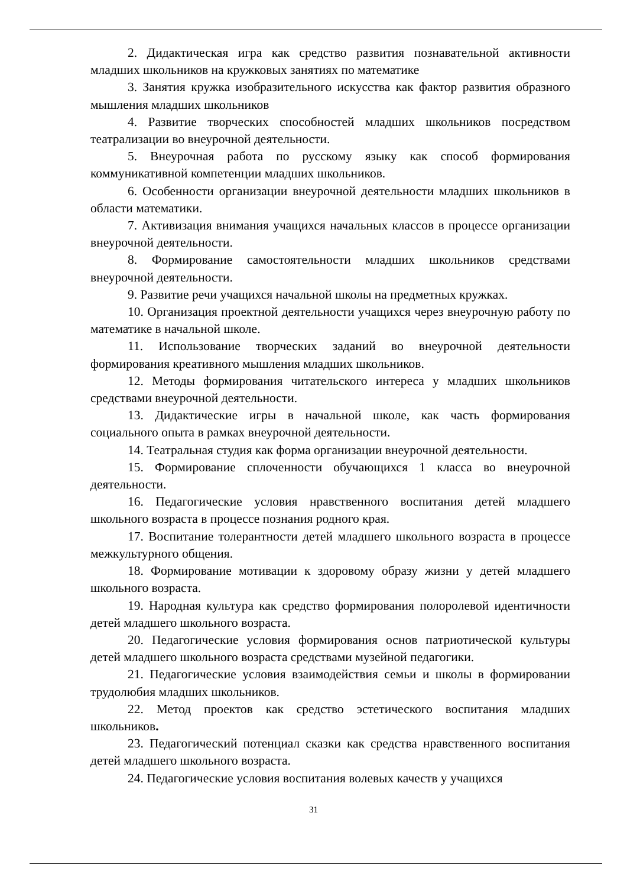2. Дидактическая игра как средство развития познавательной активности младших школьников на кружковых занятиях по математике
3. Занятия кружка изобразительного искусства как фактор развития образного мышления младших школьников
4. Развитие творческих способностей младших школьников посредством театрализации во внеурочной деятельности.
5. Внеурочная работа по русскому языку как способ формирования коммуникативной компетенции младших школьников.
6. Особенности организации внеурочной деятельности младших школьников в области математики.
7. Активизация внимания учащихся начальных классов в процессе организации внеурочной деятельности.
8. Формирование самостоятельности младших школьников средствами внеурочной деятельности.
9. Развитие речи учащихся начальной школы на предметных кружках.
10. Организация проектной деятельности учащихся через внеурочную работу по математике в начальной школе.
11. Использование творческих заданий во внеурочной деятельности формирования креативного мышления младших школьников.
12. Методы формирования читательского интереса у младших школьников средствами внеурочной деятельности.
13. Дидактические игры в начальной школе, как часть формирования социального опыта в рамках внеурочной деятельности.
14. Театральная студия как форма организации внеурочной деятельности.
15. Формирование сплоченности обучающихся 1 класса во внеурочной деятельности.
16. Педагогические условия нравственного воспитания детей младшего школьного возраста в процессе познания родного края.
17. Воспитание толерантности детей младшего школьного возраста в процессе межкультурного общения.
18. Формирование мотивации к здоровому образу жизни у детей младшего школьного возраста.
19. Народная культура как средство формирования полоролевой идентичности детей младшего школьного возраста.
20. Педагогические условия формирования основ патриотической культуры детей младшего школьного возраста средствами музейной педагогики.
21. Педагогические условия взаимодействия семьи и школы в формировании трудолюбия младших школьников.
22. Метод проектов как средство эстетического воспитания младших школьников.
23. Педагогический потенциал сказки как средства нравственного воспитания детей младшего школьного возраста.
24. Педагогические условия воспитания волевых качеств у учащихся
31